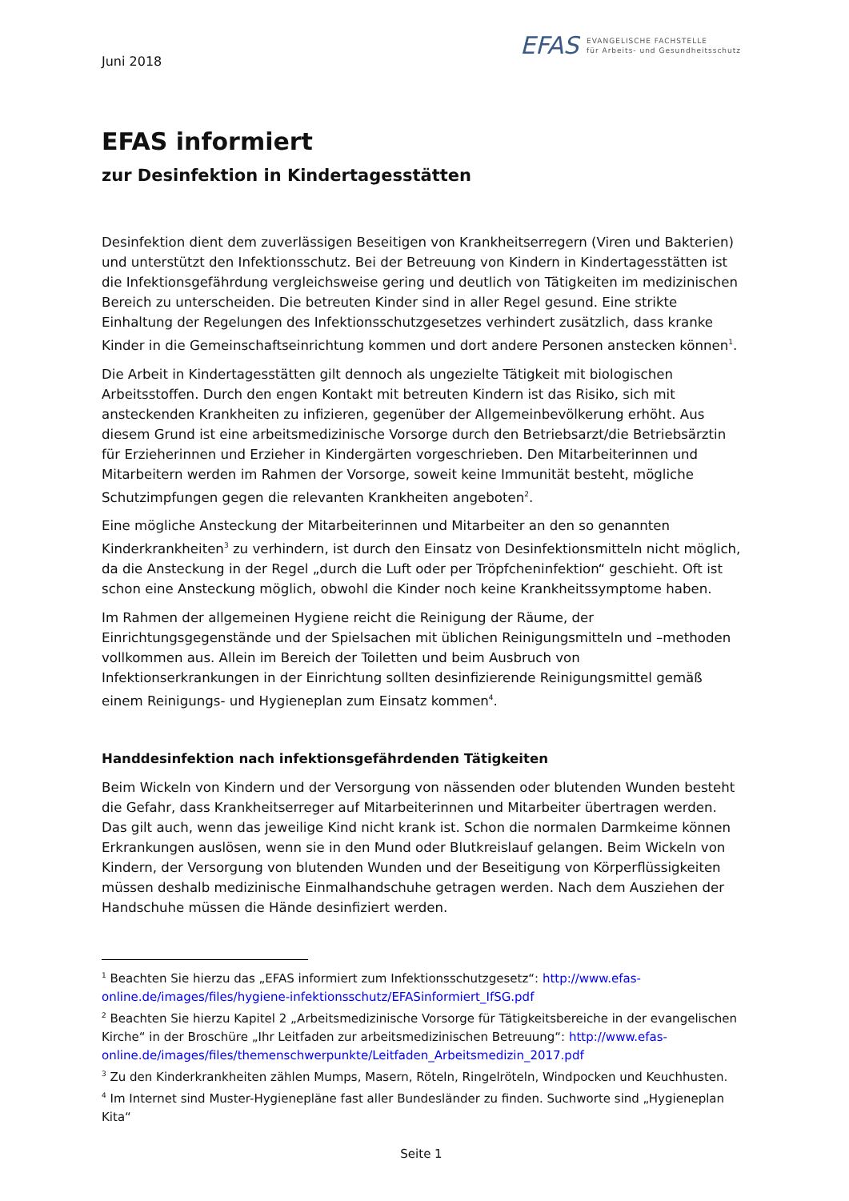Juni 2018
EFAS EVANGELISCHE FACHSTELLE
für Arbeits- und Gesundheitsschutz
EFAS informiert
zur Desinfektion in Kindertagesstätten
Desinfektion dient dem zuverlässigen Beseitigen von Krankheitserregern (Viren und Bakterien) und unterstützt den Infektionsschutz. Bei der Betreuung von Kindern in Kindertagesstätten ist die Infektionsgefährdung vergleichsweise gering und deutlich von Tätigkeiten im medizinischen Bereich zu unterscheiden. Die betreuten Kinder sind in aller Regel gesund. Eine strikte Einhaltung der Regelungen des Infektionsschutzgesetzes verhindert zusätzlich, dass kranke Kinder in die Gemeinschaftseinrichtung kommen und dort andere Personen anstecken können<sup>1</sup>.
Die Arbeit in Kindertagesstätten gilt dennoch als ungezielte Tätigkeit mit biologischen Arbeitsstoffen. Durch den engen Kontakt mit betreuten Kindern ist das Risiko, sich mit ansteckenden Krankheiten zu infizieren, gegenüber der Allgemeinbevölkerung erhöht. Aus diesem Grund ist eine arbeitsmedizinische Vorsorge durch den Betriebsarzt/die Betriebsärztin für Erzieherinnen und Erzieher in Kindergärten vorgeschrieben. Den Mitarbeiterinnen und Mitarbeitern werden im Rahmen der Vorsorge, soweit keine Immunität besteht, mögliche Schutzimpfungen gegen die relevanten Krankheiten angeboten<sup>2</sup>.
Eine mögliche Ansteckung der Mitarbeiterinnen und Mitarbeiter an den so genannten Kinderkrankheiten<sup>3</sup> zu verhindern, ist durch den Einsatz von Desinfektionsmitteln nicht möglich, da die Ansteckung in der Regel „durch die Luft oder per Tröpfcheninfektion“ geschieht. Oft ist schon eine Ansteckung möglich, obwohl die Kinder noch keine Krankheitssymptome haben.
Im Rahmen der allgemeinen Hygiene reicht die Reinigung der Räume, der Einrichtungsgegenstände und der Spielsachen mit üblichen Reinigungsmitteln und –methoden vollkommen aus. Allein im Bereich der Toiletten und beim Ausbruch von Infektionserkrankungen in der Einrichtung sollten desinfizierende Reinigungsmittel gemäß einem Reinigungs- und Hygieneplan zum Einsatz kommen<sup>4</sup>.
Handdesinfektion nach infektionsgefährdenden Tätigkeiten
Beim Wickeln von Kindern und der Versorgung von nässenden oder blutenden Wunden besteht die Gefahr, dass Krankheitserreger auf Mitarbeiterinnen und Mitarbeiter übertragen werden. Das gilt auch, wenn das jeweilige Kind nicht krank ist. Schon die normalen Darmkeime können Erkrankungen auslösen, wenn sie in den Mund oder Blutkreislauf gelangen. Beim Wickeln von Kindern, der Versorgung von blutenden Wunden und der Beseitigung von Körperflüssigkeiten müssen deshalb medizinische Einmalhandschuhe getragen werden. Nach dem Ausziehen der Handschuhe müssen die Hände desinfiziert werden.
<sup>1</sup> Beachten Sie hierzu das „EFAS informiert zum Infektionsschutzgesetz“: http://www.efas-online.de/images/files/hygiene-infektionsschutz/EFASinformiert_IfSG.pdf
<sup>2</sup> Beachten Sie hierzu Kapitel 2 „Arbeitsmedizinische Vorsorge für Tätigkeitsbereiche in der evangelischen Kirche“ in der Broschüre „Ihr Leitfaden zur arbeitsmedizinischen Betreuung“: http://www.efas-online.de/images/files/themenschwerpunkte/Leitfaden_Arbeitsmedizin_2017.pdf
<sup>3</sup> Zu den Kinderkrankheiten zählen Mumps, Masern, Röteln, Ringelröteln, Windpocken und Keuchhusten.
<sup>4</sup> Im Internet sind Muster-Hygienepläne fast aller Bundesländer zu finden. Suchworte sind „Hygieneplan Kita“
Seite 1